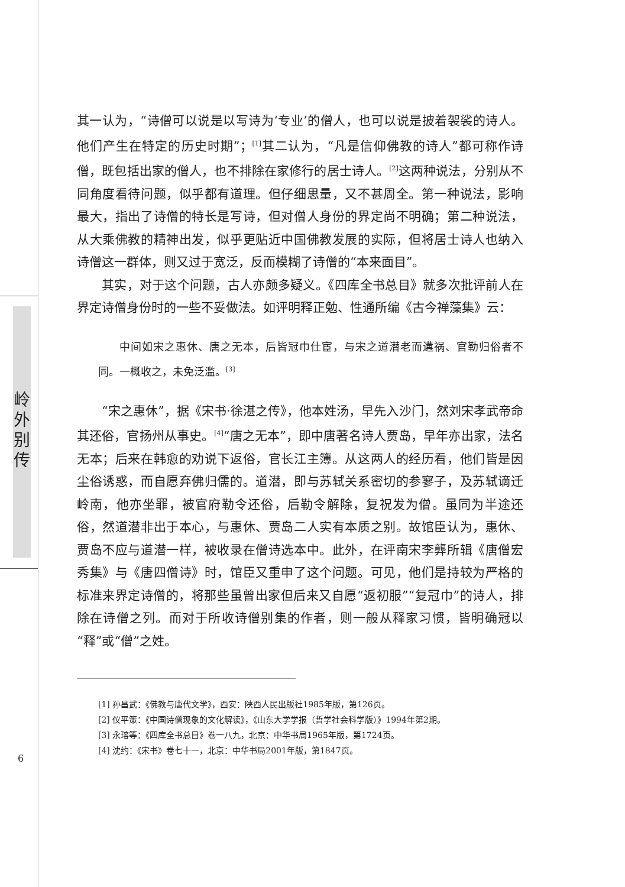岭
外
别
传
其一认为，“诗僧可以说是以写诗为‘专业’的僧人，也可以说是披着袈裟的诗人。他们产生在特定的历史时期”；<sup>[1]</sup>其二认为，“凡是信仰佛教的诗人”都可称作诗僧，既包括出家的僧人，也不排除在家修行的居士诗人。<sup>[2]</sup>这两种说法，分别从不同角度看待问题，似乎都有道理。但仔细思量，又不甚周全。第一种说法，影响最大，指出了诗僧的特长是写诗，但对僧人身份的界定尚不明确；第二种说法，从大乘佛教的精神出发，似乎更贴近中国佛教发展的实际，但将居士诗人也纳入诗僧这一群体，则又过于宽泛，反而模糊了诗僧的“本来面目”。
其实，对于这个问题，古人亦颇多疑义。《四库全书总目》就多次批评前人在界定诗僧身份时的一些不妥做法。如评明释正勉、性通所编《古今禅藻集》云：
中间如宋之惠休、唐之无本，后皆冠巾仕宦，与宋之道潜老而遘祸、官勒归俗者不同。一概收之，未免泛滥。<sup>[3]</sup>
“宋之惠休”，据《宋书·徐湛之传》，他本姓汤，早先入沙门，然刘宋孝武帝命其还俗，官扬州从事史。<sup>[4]</sup>“唐之无本”，即中唐著名诗人贾岛，早年亦出家，法名无本；后来在韩愈的劝说下返俗，官长江主簿。从这两人的经历看，他们皆是因尘俗诱惑，而自愿弃佛归儒的。道潜，即与苏轼关系密切的参寥子，及苏轼谪迁岭南，他亦坐罪，被官府勒令还俗，后勒令解除，复祝发为僧。虽同为半途还俗，然道潜非出于本心，与惠休、贾岛二人实有本质之别。故馆臣认为，惠休、贾岛不应与道潜一样，被收录在僧诗选本中。此外，在评南宋李龏所辑《唐僧宏秀集》与《唐四僧诗》时，馆臣又重申了这个问题。可见，他们是持较为严格的标准来界定诗僧的，将那些虽曾出家但后来又自愿“返初服”“复冠巾”的诗人，排除在诗僧之列。而对于所收诗僧别集的作者，则一般从释家习惯，皆明确冠以“释”或“僧”之姓。
[1] 孙昌武：《佛教与唐代文学》，西安：陕西人民出版社1985年版，第126页。
[2] 仪平策：《中国诗僧现象的文化解读》，《山东大学学报（哲学社会科学版）》1994年第2期。
[3] 永瑢等：《四库全书总目》卷一八九，北京：中华书局1965年版，第1724页。
[4] 沈约：《宋书》卷七十一，北京：中华书局2001年版，第1847页。
6